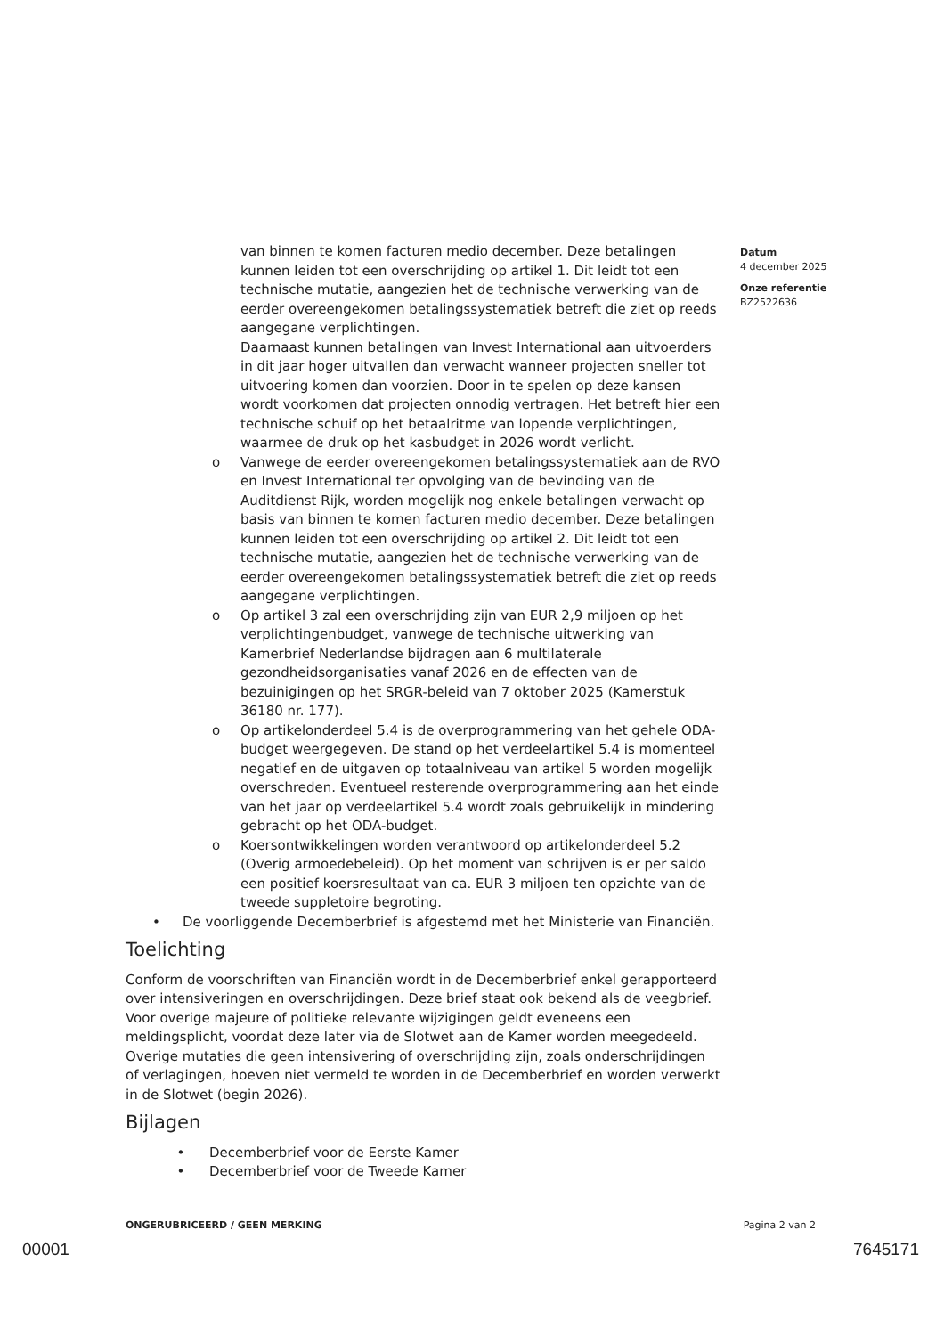van binnen te komen facturen medio december. Deze betalingen kunnen leiden tot een overschrijding op artikel 1. Dit leidt tot een technische mutatie, aangezien het de technische verwerking van de eerder overeengekomen betalingssystematiek betreft die ziet op reeds aangegane verplichtingen.
Daarnaast kunnen betalingen van Invest International aan uitvoerders in dit jaar hoger uitvallen dan verwacht wanneer projecten sneller tot uitvoering komen dan voorzien. Door in te spelen op deze kansen wordt voorkomen dat projecten onnodig vertragen. Het betreft hier een technische schuif op het betaalritme van lopende verplichtingen, waarmee de druk op het kasbudget in 2026 wordt verlicht.
o Vanwege de eerder overeengekomen betalingssystematiek aan de RVO en Invest International ter opvolging van de bevinding van de Auditdienst Rijk, worden mogelijk nog enkele betalingen verwacht op basis van binnen te komen facturen medio december. Deze betalingen kunnen leiden tot een overschrijding op artikel 2. Dit leidt tot een technische mutatie, aangezien het de technische verwerking van de eerder overeengekomen betalingssystematiek betreft die ziet op reeds aangegane verplichtingen.
o Op artikel 3 zal een overschrijding zijn van EUR 2,9 miljoen op het verplichtingenbudget, vanwege de technische uitwerking van Kamerbrief Nederlandse bijdragen aan 6 multilaterale gezondheidsorganisaties vanaf 2026 en de effecten van de bezuinigingen op het SRGR-beleid van 7 oktober 2025 (Kamerstuk 36180 nr. 177).
o Op artikelonderdeel 5.4 is de overprogrammering van het gehele ODA-budget weergegeven. De stand op het verdeelartikel 5.4 is momenteel negatief en de uitgaven op totaalniveau van artikel 5 worden mogelijk overschreden. Eventueel resterende overprogrammering aan het einde van het jaar op verdeelartikel 5.4 wordt zoals gebruikelijk in mindering gebracht op het ODA-budget.
o Koersontwikkelingen worden verantwoord op artikelonderdeel 5.2 (Overig armoedebeleid). Op het moment van schrijven is er per saldo een positief koersresultaat van ca. EUR 3 miljoen ten opzichte van de tweede suppletoire begroting.
• De voorliggende Decemberbrief is afgestemd met het Ministerie van Financiën.
Toelichting
Conform de voorschriften van Financiën wordt in de Decemberbrief enkel gerapporteerd over intensiveringen en overschrijdingen. Deze brief staat ook bekend als de veegbrief. Voor overige majeure of politieke relevante wijzigingen geldt eveneens een meldingsplicht, voordat deze later via de Slotwet aan de Kamer worden meegedeeld. Overige mutaties die geen intensivering of overschrijding zijn, zoals onderschrijdingen of verlagingen, hoeven niet vermeld te worden in de Decemberbrief en worden verwerkt in de Slotwet (begin 2026).
Bijlagen
• Decemberbrief voor de Eerste Kamer
• Decemberbrief voor de Tweede Kamer
Datum
4 december 2025
Onze referentie
BZ2522636
ONGERUBRICEERD / GEEN MERKING Pagina 2 van 2
00001 7645171